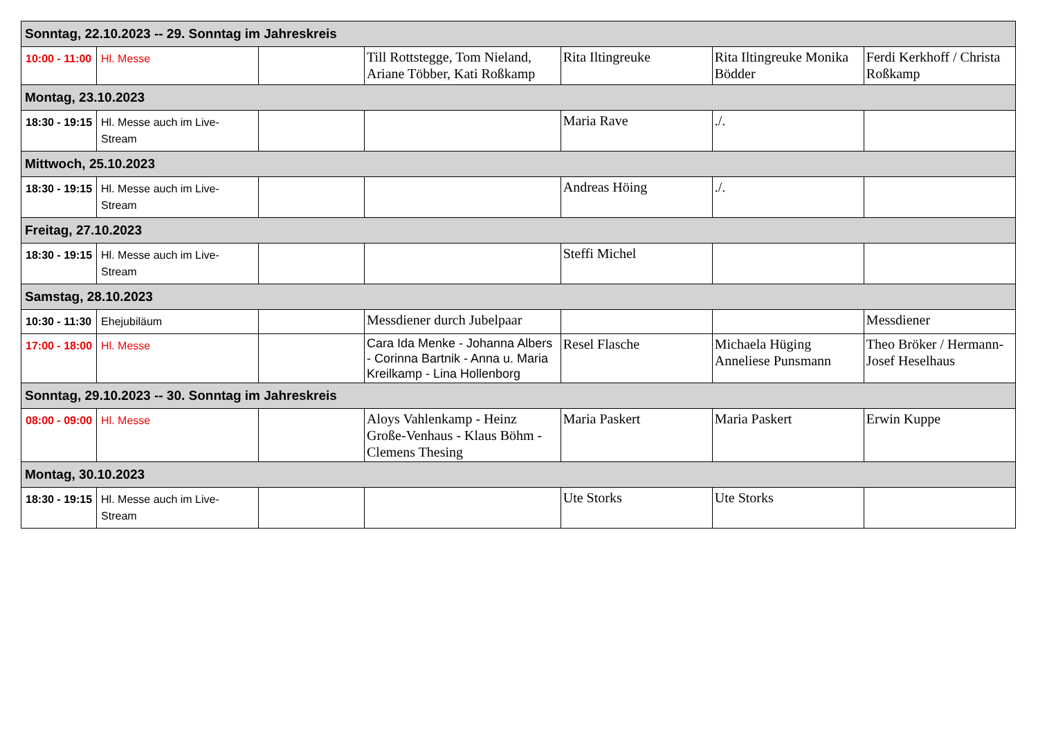| Sonntag, 22.10.2023 -- 29. Sonntag im Jahreskreis | | | | | | |
| 10:00 - 11:00 | Hl. Messe | | Till Rottstegge, Tom Nieland, Ariane Többer, Kati Roßkamp | Rita Iltingreuke | Rita Iltingreuke Monika Bödder | Ferdi Kerkhoff / Christa Roßkamp |
| Montag, 23.10.2023 | | | | | | |
| 18:30 - 19:15 | Hl. Messe auch im Live-Stream | | | Maria Rave | ./. | |
| Mittwoch, 25.10.2023 | | | | | | |
| 18:30 - 19:15 | Hl. Messe auch im Live-Stream | | | Andreas Höing | ./. | |
| Freitag, 27.10.2023 | | | | | | |
| 18:30 - 19:15 | Hl. Messe auch im Live-Stream | | | Steffi Michel | | |
| Samstag, 28.10.2023 | | | | | | |
| 10:30 - 11:30 | Ehejubiläum | | Messdiener durch Jubelpaar | | | Messdiener |
| 17:00 - 18:00 | Hl. Messe | | Cara Ida Menke - Johanna Albers - Corinna Bartnik - Anna u. Maria Kreilkamp - Lina Hollenborg | Resel Flasche | Michaela Hüging Anneliese Punsmann | Theo Bröker / Hermann-Josef Heselhaus |
| Sonntag, 29.10.2023 -- 30. Sonntag im Jahreskreis | | | | | | |
| 08:00 - 09:00 | Hl. Messe | | Aloys Vahlenkamp - Heinz Große-Venhaus - Klaus Böhm - Clemens Thesing | Maria Paskert | Maria Paskert | Erwin Kuppe |
| Montag, 30.10.2023 | | | | | | |
| 18:30 - 19:15 | Hl. Messe auch im Live-Stream | | | Ute Storks | Ute Storks | |